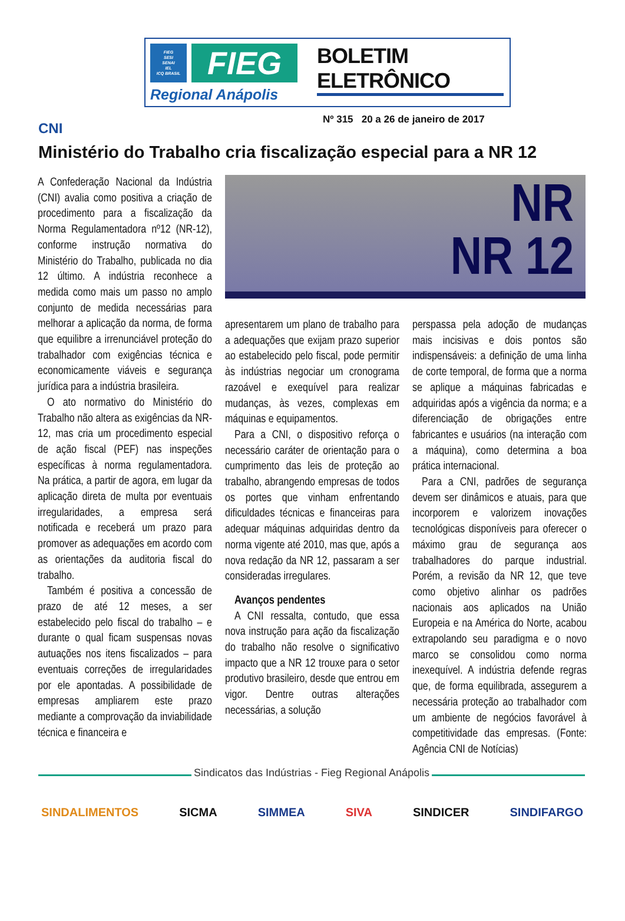FIEG
SESI
SENAI
IEL
ICQ BRASIL
FIEG
Regional Anápolis
BOLETIM ELETRÔNICO
Nº 315 20 a 26 de janeiro de 2017
CNI
Ministério do Trabalho cria fiscalização especial para a NR 12
A Confederação Nacional da Indústria (CNI) avalia como positiva a criação de procedimento para a fiscalização da Norma Regulamentadora nº12 (NR-12), conforme instrução normativa do Ministério do Trabalho, publicada no dia 12 último. A indústria reconhece a medida como mais um passo no amplo conjunto de medida necessárias para melhorar a aplicação da norma, de forma que equilibre a irrenunciável proteção do trabalhador com exigências técnica e economicamente viáveis e segurança jurídica para a indústria brasileira.
O ato normativo do Ministério do Trabalho não altera as exigências da NR-12, mas cria um procedimento especial de ação fiscal (PEF) nas inspeções específicas à norma regulamentadora. Na prática, a partir de agora, em lugar da aplicação direta de multa por eventuais irregularidades, a empresa será notificada e receberá um prazo para promover as adequações em acordo com as orientações da auditoria fiscal do trabalho.
Também é positiva a concessão de prazo de até 12 meses, a ser estabelecido pelo fiscal do trabalho – e durante o qual ficam suspensas novas autuações nos itens fiscalizados – para eventuais correções de irregularidades por ele apontadas. A possibilidade de empresas ampliarem este prazo mediante a comprovação da inviabilidade técnica e financeira e
NR
NR 12
apresentarem um plano de trabalho para a adequações que exijam prazo superior ao estabelecido pelo fiscal, pode permitir às indústrias negociar um cronograma razoável e exequível para realizar mudanças, às vezes, complexas em máquinas e equipamentos.
Para a CNI, o dispositivo reforça o necessário caráter de orientação para o cumprimento das leis de proteção ao trabalho, abrangendo empresas de todos os portes que vinham enfrentando dificuldades técnicas e financeiras para adequar máquinas adquiridas dentro da norma vigente até 2010, mas que, após a nova redação da NR 12, passaram a ser consideradas irregulares.
Avanços pendentes
A CNI ressalta, contudo, que essa nova instrução para ação da fiscalização do trabalho não resolve o significativo impacto que a NR 12 trouxe para o setor produtivo brasileiro, desde que entrou em vigor. Dentre outras alterações necessárias, a solução
perspassa pela adoção de mudanças mais incisivas e dois pontos são indispensáveis: a definição de uma linha de corte temporal, de forma que a norma se aplique a máquinas fabricadas e adquiridas após a vigência da norma; e a diferenciação de obrigações entre fabricantes e usuários (na interação com a máquina), como determina a boa prática internacional.
Para a CNI, padrões de segurança devem ser dinâmicos e atuais, para que incorporem e valorizem inovações tecnológicas disponíveis para oferecer o máximo grau de segurança aos trabalhadores do parque industrial. Porém, a revisão da NR 12, que teve como objetivo alinhar os padrões nacionais aos aplicados na União Europeia e na América do Norte, acabou extrapolando seu paradigma e o novo marco se consolidou como norma inexequível. A indústria defende regras que, de forma equilibrada, assegurem a necessária proteção ao trabalhador com um ambiente de negócios favorável à competitividade das empresas. (Fonte: Agência CNI de Notícias)
Sindicatos das Indústrias - Fieg Regional Anápolis
SINDALIMENTOS SICMA SIMMEA SIVA SINDICER SINDIFARGO